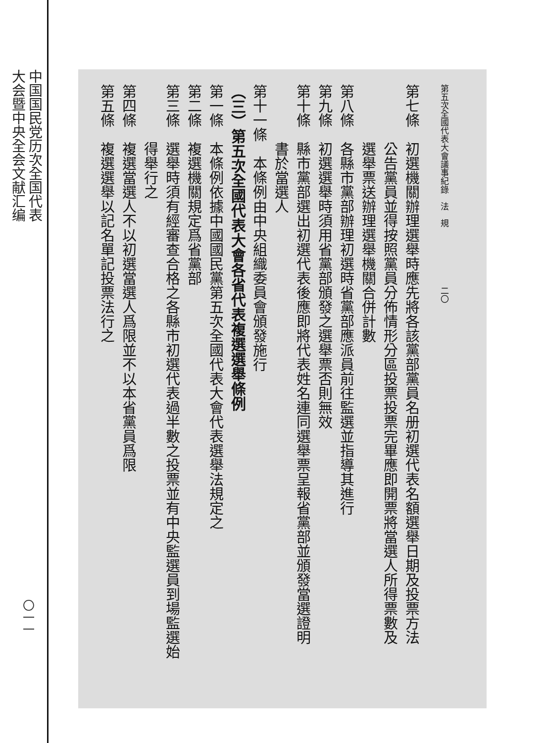中国国民党历次全国代表
大会暨中央全会文献汇编
〇一一
第五次全國代表大會議事紀錄　法　規　　　　　　　二〇
第七條　初選機關辦理選舉時應先將各該黨部黨員名册初選代表名額選舉日期及投票方法
　　　　公告黨員並得按照黨員分佈情形分區投票投票完畢應即開票將當選人所得票數及
　　　　選舉票送辦理選舉機關合併計數
第八條　各縣市黨部辦理初選時省黨部應派員前往監選並指導其進行
第九條　初選選舉時須用省黨部頒發之選舉票否則無效
第十條　縣市黨部選出初選代表後應即將代表姓名連同選舉票呈報省黨部並頒發當選證明
　　　　書於當選人
第十一條　本條例由中央組織委員會頒發施行
（三）第五次全國代表大會各省代表複選選舉條例
第一條　本條例依據中國國民黨第五次全國代表大會代表選舉法規定之
第二條　複選機關規定爲省黨部
第三條　選舉時須有經審查合格之各縣市初選代表過半數之投票並有中央監選員到場監選始
　　　　得舉行之
第四條　複選當選人不以初選當選人爲限並不以本省黨員爲限
第五條　複選選舉以記名單記投票法行之